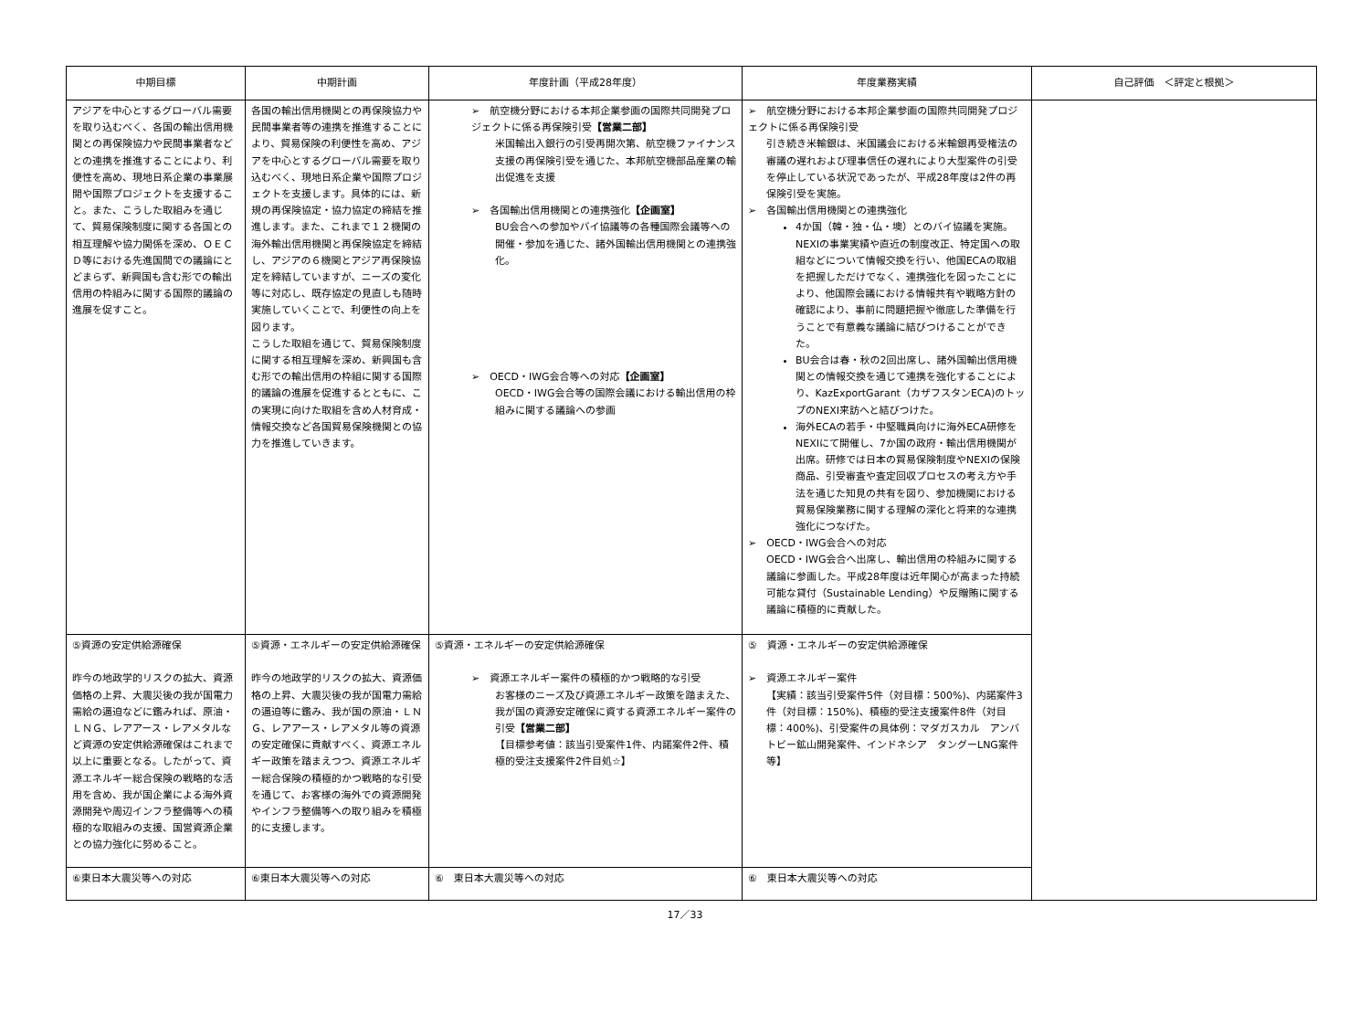| 中期目標 | 中期計画 | 年度計画（平成28年度） | 年度業務実績 | 自己評価 ＜評定と根拠＞ |
| --- | --- | --- | --- | --- |
| アジアを中心とするグローバル需要を取り込むべく、各国の輸出信用機関との再保険協力や民間事業者などとの連携を推進することにより、利便性を高め、現地日系企業の事業展開や国際プロジェクトを支援すること。また、こうした取組みを通じて、貿易保険制度に関する各国との相互理解や協力関係を深め、ＯＥＣＤ等における先進国間での議論にとどまらず、新興国も含む形での輸出信用の枠組みに関する国際的議論の進展を促すこと。 | 各国の輸出信用機関との再保険協力や民間事業者等の連携を推進することにより、貿易保険の利便性を高め、アジアを中心とするグローバル需要を取り込むべく、現地日系企業や国際プロジェクトを支援します。具体的には、新規の再保険協定・協力協定の締結を推進します。また、これまで１２機関の海外輸出信用機関と再保険協定を締結し、アジアの６機関とアジア再保険協定を締結していますが、ニーズの変化等に対応し、既存協定の見直しも随時実施していくことで、利便性の向上を図ります。 こうした取組を通じて、貿易保険制度に関する相互理解を深め、新興国も含む形での輸出信用の枠組に関する国際的議論の進展を促進するとともに、この実現に向けた取組を含め人材育成・情報交換など各国貿易保険機関との協力を推進していきます。 | ➢ 航空機分野における本邦企業参画の国際共同開発プロジェクトに係る再保険引受 【営業二部】 米国輸出入銀行の引受再開次第、航空機ファイナンス支援の再保険引受を通じた、本邦航空機部品産業の輸出促進を支援 ➢ 各国輸出信用機関との連携強化 【企画室】 BU会合への参加やバイ協議等の各種国際会議等への開催・参加を通じた、諸外国輸出信用機関との連携強化。 ➢ OECD・IWG会合等への対応 【企画室】 OECD・IWG会合等の国際会議における輸出信用の枠組みに関する議論への参画 | ➢ 航空機分野における本邦企業参画の国際共同開発プロジェクトに係る再保険引受 引き続き米輸銀は、米国議会における米輸銀再受権法の審議の遅れおよび理事信任の遅れにより大型案件の引受を停止している状況であったが、平成28年度は2件の再保険引受を実施。 ➢ 各国輸出信用機関との連携強化 4か国（韓・独・仏・墺）とのバイ協議を実施。NEXIの事業実績や直近の制度改正、特定国への取組などについて情報交換を行い、他国ECAの取組を把握しただけでなく、連携強化を図ったことにより、他国際会議における情報共有や戦略方針の確認により、事前に問題把握や徹底した準備を行うことで有意義な議論に結びつけることができた。 BU会合は春・秋の2回出席し、諸外国輸出信用機関との情報交換を通じて連携を強化することにより、KazExportGarant（カザフスタンECA)のトップのNEXI来訪へと結びつけた。 海外ECAの若手・中堅職員向けに海外ECA研修をNEXIにて開催し、7か国の政府・輸出信用機関が出席。研修では日本の貿易保険制度やNEXIの保険商品、引受審査や査定回収プロセスの考え方や手法を通じた知見の共有を図り、参加機関における貿易保険業務に関する理解の深化と将来的な連携強化につなげた。 ➢ OECD・IWG会合への対応 OECD・IWG会合へ出席し、輸出信用の枠組みに関する議論に参画した。平成28年度は近年関心が高まった持続可能な貸付（Sustainable Lending）や反贈賄に関する議論に積極的に貢献した。 | |
| ⑤資源の安定供給源確保 昨今の地政学的リスクの拡大、資源価格の上昇、大震災後の我が国電力需給の逼迫などに鑑みれば、原油・ＬＮＧ、レアアース・レアメタルなど資源の安定供給源確保はこれまで以上に重要となる。したがって、資源エネルギー総合保険の戦略的な活用を含め、我が国企業による海外資源開発や周辺インフラ整備等への積極的な取組みの支援、国営資源企業との協力強化に努めること。 | ⑤資源・エネルギーの安定供給源確保 昨今の地政学的リスクの拡大、資源価格の上昇、大震災後の我が国電力需給の逼迫等に鑑み、我が国の原油・ＬＮＧ、レアアース・レアメタル等の資源の安定確保に貢献すべく、資源エネルギー政策を踏まえつつ、資源エネルギー総合保険の積極的かつ戦略的な引受を通じて、お客様の海外での資源開発やインフラ整備等への取り組みを積極的に支援します。 | ⑤資源・エネルギーの安定供給源確保 ➢ 資源エネルギー案件の積極的かつ戦略的な引受 お客様のニーズ及び資源エネルギー政策を踏まえた、我が国の資源安定確保に資する資源エネルギー案件の引受 【営業二部】 【目標参考値：該当引受案件1件、内諾案件2件、積極的受注支援案件2件目処☆】 | ⑤ 資源・エネルギーの安定供給源確保 ➢ 資源エネルギー案件 【実績：該当引受案件5件（対目標：500%)、内諾案件3件（対目標：150%)、積極的受注支援案件8件（対目標：400%)、引受案件の具体例：マダガスカル アンバトビー鉱山開発案件、インドネシア タングーLNG案件等】 | |
| ⑥東日本大震災等への対応 | ⑥東日本大震災等への対応 | ⑥ 東日本大震災等への対応 | ⑥ 東日本大震災等への対応 | |
17／33